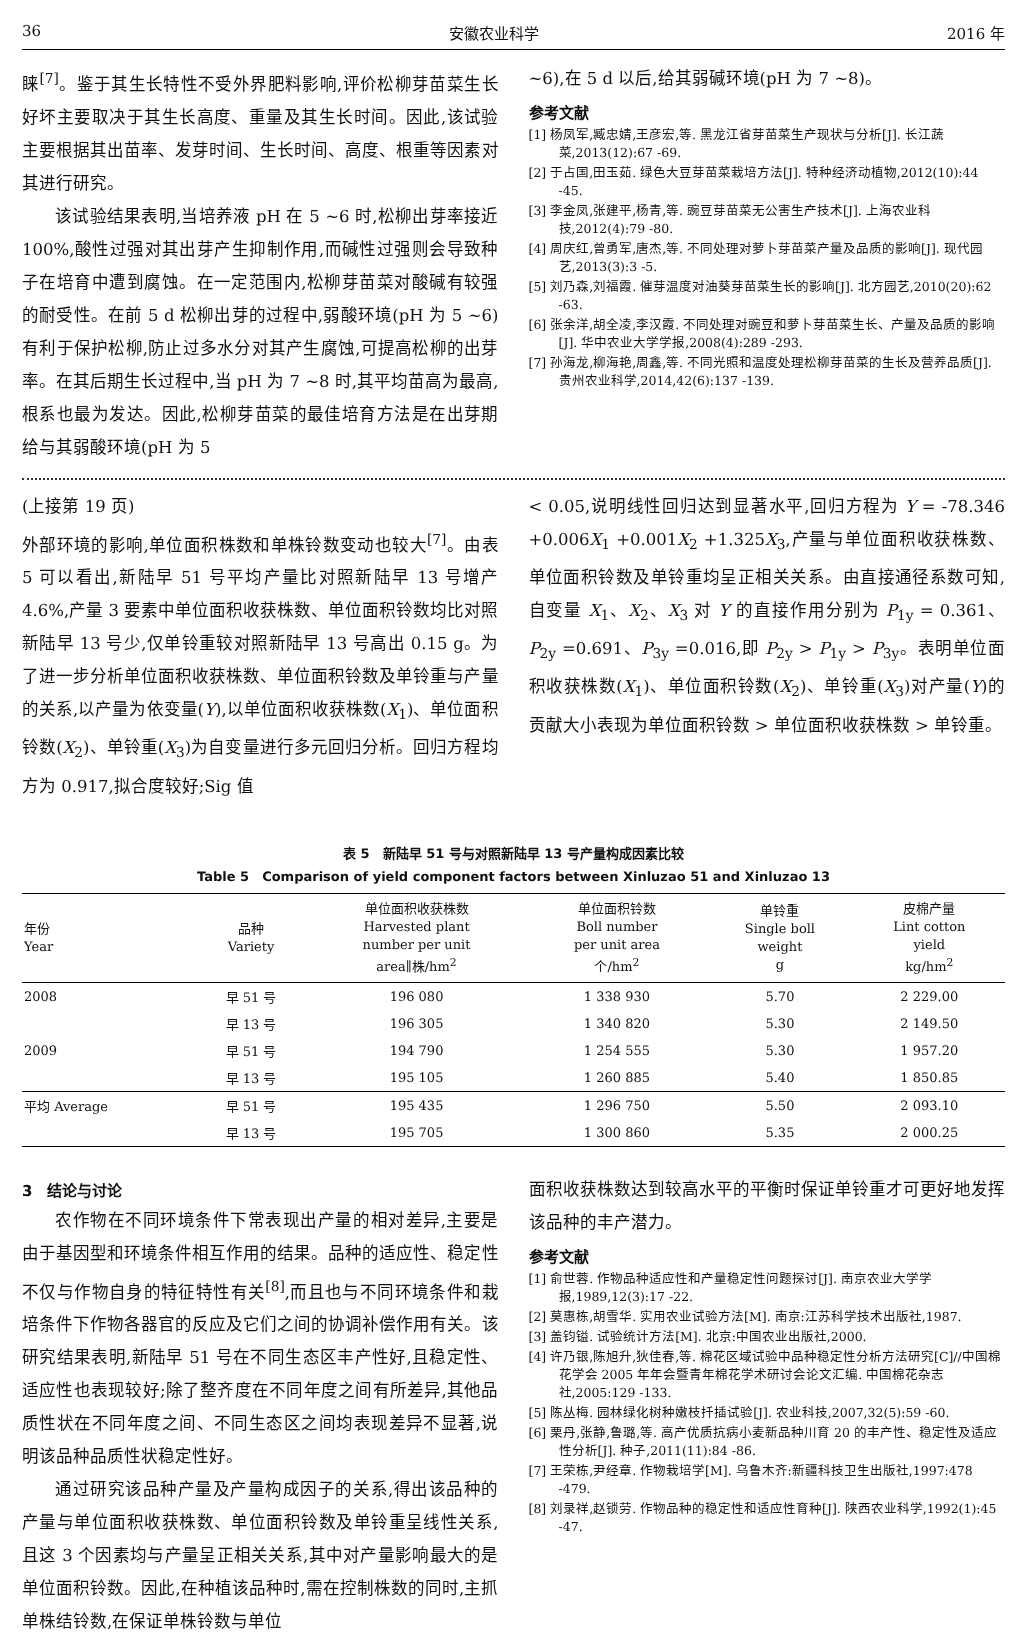36 安徽农业科学 2016 年
睐<sup>[7]</sup>。鉴于其生长特性不受外界肥料影响,评价松柳芽苗菜生长好坏主要取决于其生长高度、重量及其生长时间。因此,该试验主要根据其出苗率、发芽时间、生长时间、高度、根重等因素对其进行研究。
该试验结果表明,当培养液 pH 在 5 ~6 时,松柳出芽率接近 100%,酸性过强对其出芽产生抑制作用,而碱性过强则会导致种子在培育中遭到腐蚀。在一定范围内,松柳芽苗菜对酸碱有较强的耐受性。在前 5 d 松柳出芽的过程中,弱酸环境(pH 为 5 ~6)有利于保护松柳,防止过多水分对其产生腐蚀,可提高松柳的出芽率。在其后期生长过程中,当 pH 为 7 ~8 时,其平均苗高为最高,根系也最为发达。因此,松柳芽苗菜的最佳培育方法是在出芽期给与其弱酸环境(pH 为 5
~6),在 5 d 以后,给其弱碱环境(pH 为 7 ~8)。
参考文献
[1] 杨凤军,臧忠婧,王彦宏,等. 黑龙江省芽苗菜生产现状与分析[J]. 长江蔬菜,2013(12):67 -69.
[2] 于占国,田玉茹. 绿色大豆芽苗菜栽培方法[J]. 特种经济动植物,2012(10):44 -45.
[3] 李金凤,张建平,杨青,等. 豌豆芽苗菜无公害生产技术[J]. 上海农业科技,2012(4):79 -80.
[4] 周庆红,曾勇军,唐杰,等. 不同处理对萝卜芽苗菜产量及品质的影响[J]. 现代园艺,2013(3):3 -5.
[5] 刘乃森,刘福霞. 催芽温度对油葵芽苗菜生长的影响[J]. 北方园艺,2010(20):62 -63.
[6] 张余洋,胡全凌,李汉霞. 不同处理对豌豆和萝卜芽苗菜生长、产量及品质的影响[J]. 华中农业大学学报,2008(4):289 -293.
[7] 孙海龙,柳海艳,周鑫,等. 不同光照和温度处理松柳芽苗菜的生长及营养品质[J]. 贵州农业科学,2014,42(6):137 -139.
(上接第 19 页)
外部环境的影响,单位面积株数和单株铃数变动也较大<sup>[7]</sup>。由表 5 可以看出,新陆早 51 号平均产量比对照新陆早 13 号增产 4.6%,产量 3 要素中单位面积收获株数、单位面积铃数均比对照新陆早 13 号少,仅单铃重较对照新陆早 13 号高出 0.15 g。为了进一步分析单位面积收获株数、单位面积铃数及单铃重与产量的关系,以产量为依变量(Y),以单位面积收获株数(X<sub>1</sub>)、单位面积铃数(X<sub>2</sub>)、单铃重(X<sub>3</sub>)为自变量进行多元回归分析。回归方程均方为 0.917,拟合度较好;Sig 值
< 0.05,说明线性回归达到显著水平,回归方程为 Y = -78.346 +0.006X<sub>1</sub> +0.001X<sub>2</sub> +1.325X<sub>3</sub>,产量与单位面积收获株数、单位面积铃数及单铃重均呈正相关关系。由直接通径系数可知,自变量 X<sub>1</sub>、X<sub>2</sub>、X<sub>3</sub> 对 Y 的直接作用分别为 P<sub>1y</sub> = 0.361、P<sub>2y</sub> =0.691、P<sub>3y</sub> =0.016,即 P<sub>2y</sub> > P<sub>1y</sub> > P<sub>3y</sub>。表明单位面积收获株数(X<sub>1</sub>)、单位面积铃数(X<sub>2</sub>)、单铃重(X<sub>3</sub>)对产量(Y)的贡献大小表现为单位面积铃数 > 单位面积收获株数 > 单铃重。
表 5　新陆早 51 号与对照新陆早 13 号产量构成因素比较
Table 5　Comparison of yield component factors between Xinluzao 51 and Xinluzao 13
| 年份 Year | 品种 Variety | 单位面积收获株数 Harvested plant number per unit area∥株/hm<sup>2</sup> | 单位面积铃数 Boll number per unit area 个/hm<sup>2</sup> | 单铃重 Single boll weight g | 皮棉产量 Lint cotton yield kg/hm<sup>2</sup> |
| --- | --- | --- | --- | --- | --- |
| 2008 | 早 51 号 | 196 080 | 1 338 930 | 5.70 | 2 229.00 |
| | 早 13 号 | 196 305 | 1 340 820 | 5.30 | 2 149.50 |
| 2009 | 早 51 号 | 194 790 | 1 254 555 | 5.30 | 1 957.20 |
| | 早 13 号 | 195 105 | 1 260 885 | 5.40 | 1 850.85 |
| 平均 Average | 早 51 号 | 195 435 | 1 296 750 | 5.50 | 2 093.10 |
| | 早 13 号 | 195 705 | 1 300 860 | 5.35 | 2 000.25 |
3　结论与讨论
农作物在不同环境条件下常表现出产量的相对差异,主要是由于基因型和环境条件相互作用的结果。品种的适应性、稳定性不仅与作物自身的特征特性有关<sup>[8]</sup>,而且也与不同环境条件和栽培条件下作物各器官的反应及它们之间的协调补偿作用有关。该研究结果表明,新陆早 51 号在不同生态区丰产性好,且稳定性、适应性也表现较好;除了整齐度在不同年度之间有所差异,其他品质性状在不同年度之间、不同生态区之间均表现差异不显著,说明该品种品质性状稳定性好。
通过研究该品种产量及产量构成因子的关系,得出该品种的产量与单位面积收获株数、单位面积铃数及单铃重呈线性关系,且这 3 个因素均与产量呈正相关关系,其中对产量影响最大的是单位面积铃数。因此,在种植该品种时,需在控制株数的同时,主抓单株结铃数,在保证单株铃数与单位
面积收获株数达到较高水平的平衡时保证单铃重才可更好地发挥该品种的丰产潜力。
参考文献
[1] 俞世蓉. 作物品种适应性和产量稳定性问题探讨[J]. 南京农业大学学报,1989,12(3):17 -22.
[2] 莫惠栋,胡雪华. 实用农业试验方法[M]. 南京:江苏科学技术出版社,1987.
[3] 盖钧镒. 试验统计方法[M]. 北京:中国农业出版社,2000.
[4] 许乃银,陈旭升,狄佳春,等. 棉花区域试验中品种稳定性分析方法研究[C]//中国棉花学会 2005 年年会暨青年棉花学术研讨会论文汇编. 中国棉花杂志社,2005:129 -133.
[5] 陈丛梅. 园林绿化树种嫩枝扦插试验[J]. 农业科技,2007,32(5):59 -60.
[6] 栗丹,张静,鲁璐,等. 高产优质抗病小麦新品种川育 20 的丰产性、稳定性及适应性分析[J]. 种子,2011(11):84 -86.
[7] 王荣栋,尹经章. 作物栽培学[M]. 乌鲁木齐:新疆科技卫生出版社,1997:478 -479.
[8] 刘录祥,赵锁劳. 作物品种的稳定性和适应性育种[J]. 陕西农业科学,1992(1):45 -47.